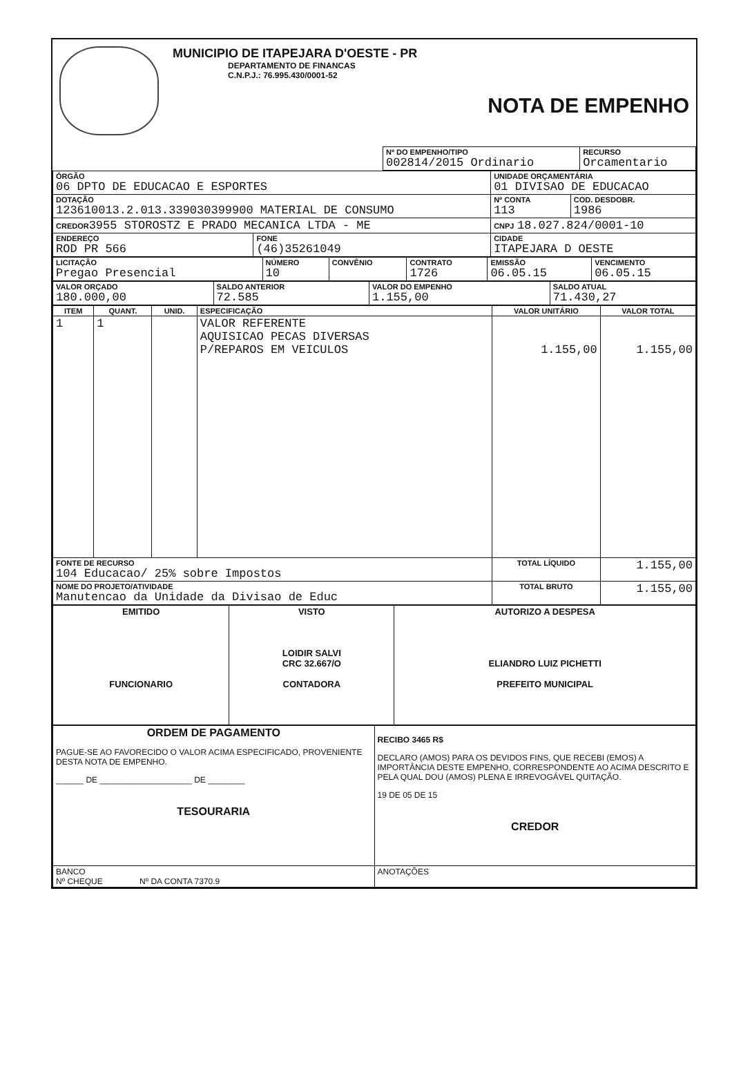MUNICIPIO DE ITAPEJARA D'OESTE - PR
DEPARTAMENTO DE FINANCAS
C.N.P.J.: 76.995.430/0001-52
NOTA DE EMPENHO
| | Nº DO EMPENHO/TIPO 002814/2015 Ordinario | RECURSO Orcamentario |
| ÓRGÃO 06 DPTO DE EDUCACAO E ESPORTES | | UNIDADE ORÇAMENTÁRIA 01 DIVISAO DE EDUCACAO | |
| DOTAÇÃO 123610013.2.013.339030399900 MATERIAL DE CONSUMO | | Nº CONTA 113 | COD. DESDOBR. 1986 |
| CREDOR 3955 STOROSTZ E PRADO MECANICA LTDA - ME | | CNPJ 18.027.824/0001-10 | |
| ENDEREÇO ROD PR 566 | FONE (46)35261049 | CIDADE ITAPEJARA D OESTE | |
| LICITAÇÃO Pregao Presencial | NÚMERO 10 | CONVÊNIO | CONTRATO 1726 | EMISSÃO 06.05.15 | VENCIMENTO 06.05.15 |
| VALOR ORÇADO 180.000,00 | SALDO ANTERIOR 72.585 | VALOR DO EMPENHO 1.155,00 | SALDO ATUAL 71.430,27 |
| ITEM | QUANT. | UNID. | ESPECIFICAÇÃO | VALOR UNITÁRIO | VALOR TOTAL |
| --- | --- | --- | --- | --- | --- |
| 1 | 1 | | VALOR REFERENTE AQUISICAO PECAS DIVERSAS P/REPAROS EM VEICULOS | 1.155,00 | 1.155,00 |
| FONTE DE RECURSO 104 Educacao/ 25% sobre Impostos | | | | TOTAL LÍQUIDO | 1.155,00 |
| NOME DO PROJETO/ATIVIDADE Manutencao da Unidade da Divisao de Educ | | | | TOTAL BRUTO | 1.155,00 |
| EMITIDO FUNCIONARIO | VISTO LOIDIR SALVI CRC 32.667/O CONTADORA | AUTORIZO A DESPESA ELIANDRO LUIZ PICHETTI PREFEITO MUNICIPAL |
| ORDEM DE PAGAMENTO PAGUE-SE AO FAVORECIDO O VALOR ACIMA ESPECIFICADO, PROVENIENTE DESTA NOTA DE EMPENHO. ______ DE ____________________ DE ________ TESOURARIA | RECIBO 3465 R$ DECLARO (AMOS) PARA OS DEVIDOS FINS, QUE RECEBI (EMOS) A IMPORTÂNCIA DESTE EMPENHO, CORRESPONDENTE AO ACIMA DESCRITO E PELA QUAL DOU (AMOS) PLENA E IRREVOGÁVEL QUITAÇÃO. 19 DE 05 DE 15 CREDOR |
| BANCO Nº CHEQUE Nº DA CONTA 7370.9 | ANOTAÇÕES |